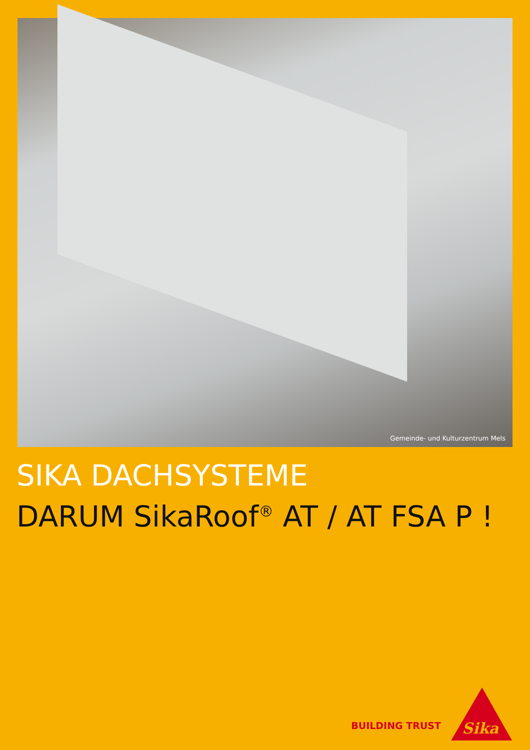Gemeinde- und Kulturzentrum Mels
SIKA DACHSYSTEME
DARUM SikaRoof<sup>®</sup> AT / AT FSA P !
BUILDING TRUST
Sika